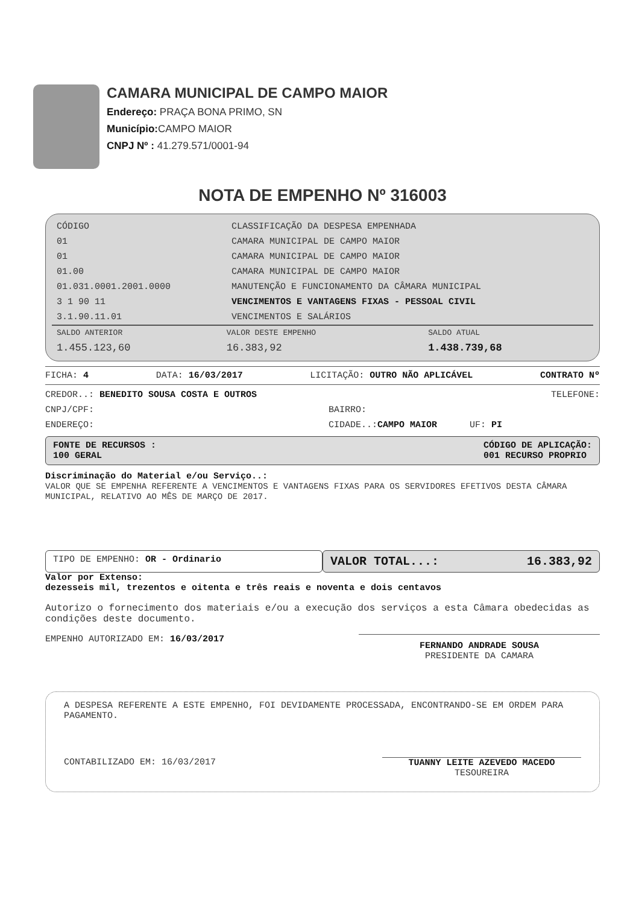CAMARA MUNICIPAL DE CAMPO MAIOR
Endereço: PRAÇA BONA PRIMO, SN
Município: CAMPO MAIOR
CNPJ Nº : 41.279.571/0001-94
NOTA DE EMPENHO Nº 316003
| CÓDIGO | CLASSIFICAÇÃO DA DESPESA EMPENHADA |
| --- | --- |
| 01 | CAMARA MUNICIPAL DE CAMPO MAIOR |
| 01 | CAMARA MUNICIPAL DE CAMPO MAIOR |
| 01.00 | CAMARA MUNICIPAL DE CAMPO MAIOR |
| 01.031.0001.2001.0000 | MANUTENÇÃO E FUNCIONAMENTO DA CÂMARA MUNICIPAL |
| 3 1 90 11 | VENCIMENTOS E VANTAGENS FIXAS - PESSOAL CIVIL |
| 3.1.90.11.01 | VENCIMENTOS E SALÁRIOS |
| SALDO ANTERIOR | VALOR DESTE EMPENHO | SALDO ATUAL |
| --- | --- | --- |
| 1.455.123,60 | 16.383,92 | 1.438.739,68 |
FICHA: 4 DATA: 16/03/2017 LICITAÇÃO: OUTRO NÃO APLICÁVEL CONTRATO Nº
CREDOR..: BENEDITO SOUSA COSTA E OUTROS TELEFONE:
CNPJ/CPF: BAIRRO:
ENDEREÇO: CIDADE..:CAMPO MAIOR UF: PI
FONTE DE RECURSOS :
100 GERAL
CÓDIGO DE APLICAÇÃO:
001 RECURSO PROPRIO
Discriminação do Material e/ou Serviço..:
VALOR QUE SE EMPENHA REFERENTE A VENCIMENTOS E VANTAGENS FIXAS PARA OS SERVIDORES EFETIVOS DESTA CÂMARA MUNICIPAL, RELATIVO AO MÊS DE MARÇO DE 2017.
TIPO DE EMPENHO: OR - Ordinario
VALOR TOTAL...: 16.383,92
Valor por Extenso:
dezesseis mil, trezentos e oitenta e três reais e noventa e dois centavos
Autorizo o fornecimento dos materiais e/ou a execução dos serviços a esta Câmara obedecidas as condições deste documento.
EMPENHO AUTORIZADO EM: 16/03/2017 FERNANDO ANDRADE SOUSA
PRESIDENTE DA CAMARA
A DESPESA REFERENTE A ESTE EMPENHO, FOI DEVIDAMENTE PROCESSADA, ENCONTRANDO-SE EM ORDEM PARA PAGAMENTO.
CONTABILIZADO EM: 16/03/2017 TUANNY LEITE AZEVEDO MACEDO
TESOUREIRA